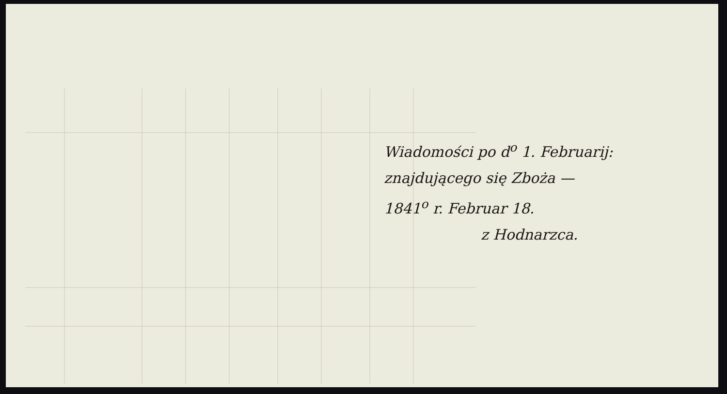Wiadomości po d<sup>o</sup> 1. Februarij:
znajdującego się Zboża —
1841<sup>o</sup> r. Februar 18.
z Hodnarzca.